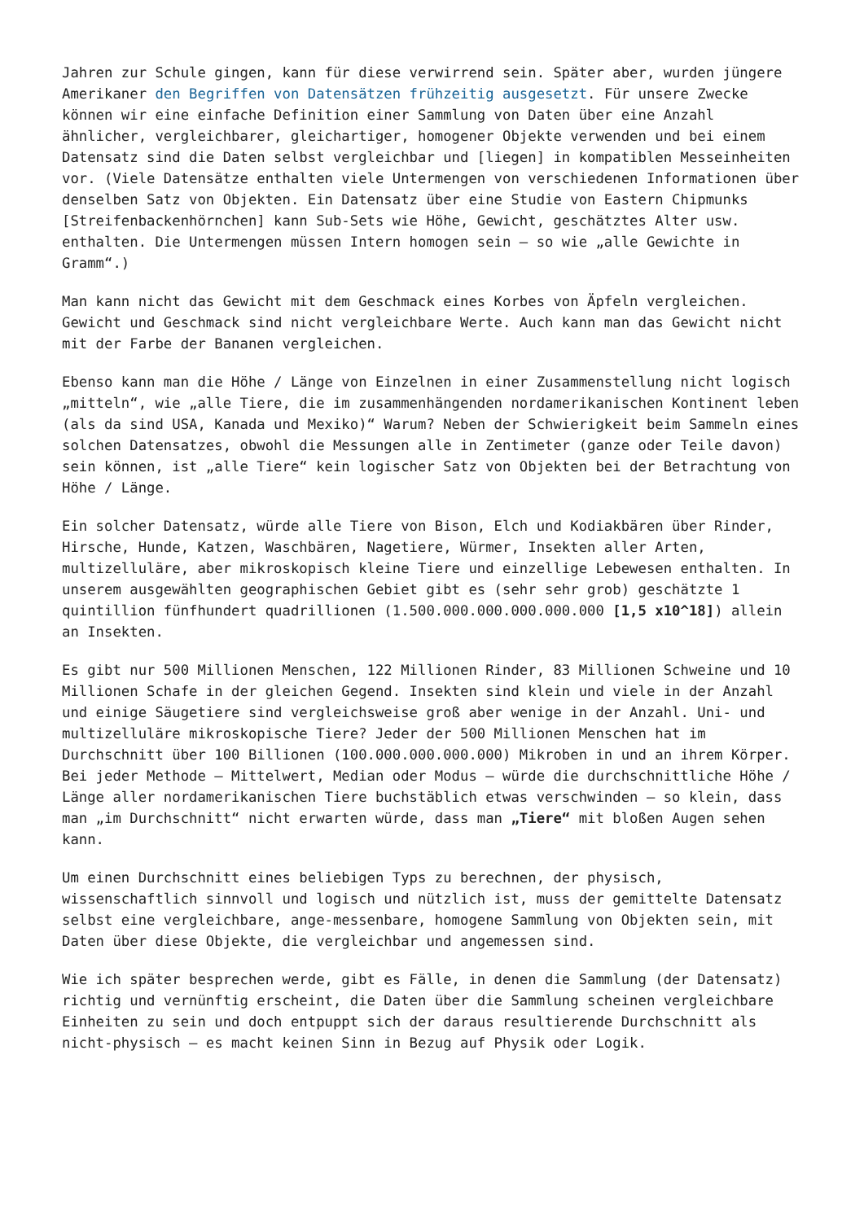Jahren zur Schule gingen, kann für diese verwirrend sein. Später aber, wurden jüngere Amerikaner den Begriffen von Datensätzen frühzeitig ausgesetzt. Für unsere Zwecke können wir eine einfache Definition einer Sammlung von Daten über eine Anzahl ähnlicher, vergleichbarer, gleichartiger, homogener Objekte verwenden und bei einem Datensatz sind die Daten selbst vergleichbar und [liegen] in kompatiblen Messeinheiten vor. (Viele Datensätze enthalten viele Untermengen von verschiedenen Informationen über denselben Satz von Objekten. Ein Datensatz über eine Studie von Eastern Chipmunks [Streifenbackenhörnchen] kann Sub-Sets wie Höhe, Gewicht, geschätztes Alter usw. enthalten. Die Untermengen müssen Intern homogen sein – so wie „alle Gewichte in Gramm“.)
Man kann nicht das Gewicht mit dem Geschmack eines Korbes von Äpfeln vergleichen. Gewicht und Geschmack sind nicht vergleichbare Werte. Auch kann man das Gewicht nicht mit der Farbe der Bananen vergleichen.
Ebenso kann man die Höhe / Länge von Einzelnen in einer Zusammenstellung nicht logisch „mitteln“, wie „alle Tiere, die im zusammenhängenden nordamerikanischen Kontinent leben (als da sind USA, Kanada und Mexiko)“ Warum? Neben der Schwierigkeit beim Sammeln eines solchen Datensatzes, obwohl die Messungen alle in Zentimeter (ganze oder Teile davon) sein können, ist „alle Tiere“ kein logischer Satz von Objekten bei der Betrachtung von Höhe / Länge.
Ein solcher Datensatz, würde alle Tiere von Bison, Elch und Kodiakbären über Rinder, Hirsche, Hunde, Katzen, Waschbären, Nagetiere, Würmer, Insekten aller Arten, multizelluläre, aber mikroskopisch kleine Tiere und einzellige Lebewesen enthalten. In unserem ausgewählten geographischen Gebiet gibt es (sehr sehr grob) geschätzte 1 quintillion fünfhundert quadrillionen (1.500.000.000.000.000.000 [1,5 x10^18]) allein an Insekten.
Es gibt nur 500 Millionen Menschen, 122 Millionen Rinder, 83 Millionen Schweine und 10 Millionen Schafe in der gleichen Gegend. Insekten sind klein und viele in der Anzahl und einige Säugetiere sind vergleichsweise groß aber wenige in der Anzahl. Uni- und multizelluläre mikroskopische Tiere? Jeder der 500 Millionen Menschen hat im Durchschnitt über 100 Billionen (100.000.000.000.000) Mikroben in und an ihrem Körper. Bei jeder Methode – Mittelwert, Median oder Modus – würde die durchschnittliche Höhe / Länge aller nordamerikanischen Tiere buchstäblich etwas verschwinden – so klein, dass man „im Durchschnitt“ nicht erwarten würde, dass man „Tiere“ mit bloßen Augen sehen kann.
Um einen Durchschnitt eines beliebigen Typs zu berechnen, der physisch, wissenschaftlich sinnvoll und logisch und nützlich ist, muss der gemittelte Datensatz selbst eine vergleichbare, ange-messenbare, homogene Sammlung von Objekten sein, mit Daten über diese Objekte, die vergleichbar und angemessen sind.
Wie ich später besprechen werde, gibt es Fälle, in denen die Sammlung (der Datensatz) richtig und vernünftig erscheint, die Daten über die Sammlung scheinen vergleichbare Einheiten zu sein und doch entpuppt sich der daraus resultierende Durchschnitt als nicht-physisch – es macht keinen Sinn in Bezug auf Physik oder Logik.